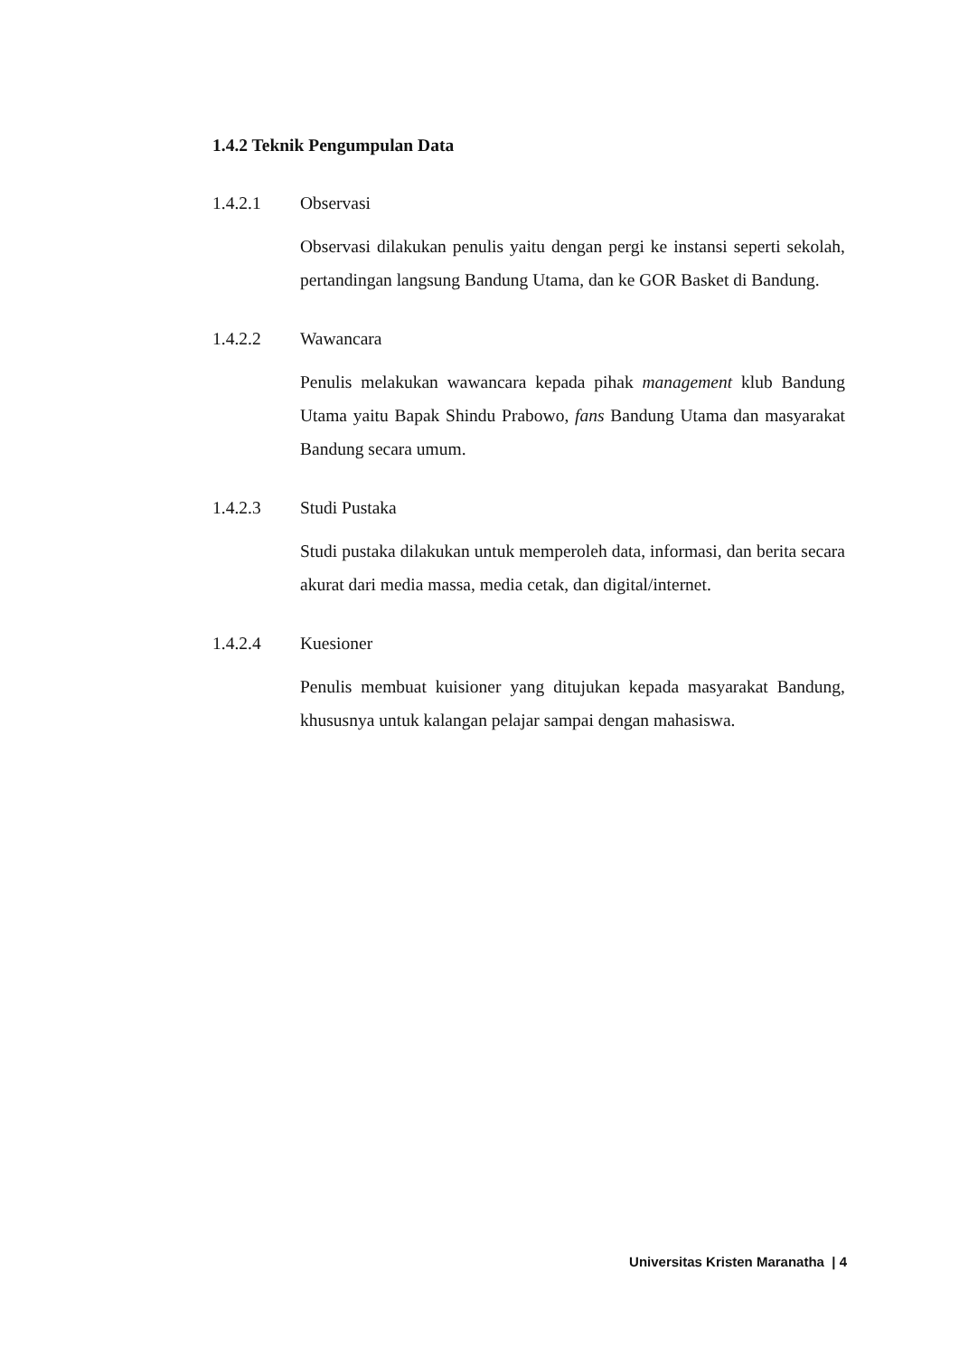1.4.2 Teknik Pengumpulan Data
1.4.2.1 Observasi
Observasi dilakukan penulis yaitu dengan pergi ke instansi seperti sekolah, pertandingan langsung Bandung Utama, dan ke GOR Basket di Bandung.
1.4.2.2 Wawancara
Penulis melakukan wawancara kepada pihak management klub Bandung Utama yaitu Bapak Shindu Prabowo, fans Bandung Utama dan masyarakat Bandung secara umum.
1.4.2.3 Studi Pustaka
Studi pustaka dilakukan untuk memperoleh data, informasi, dan berita secara akurat dari media massa, media cetak, dan digital/internet.
1.4.2.4 Kuesioner
Penulis membuat kuisioner yang ditujukan kepada masyarakat Bandung, khususnya untuk kalangan pelajar sampai dengan mahasiswa.
Universitas Kristen Maranatha | 4